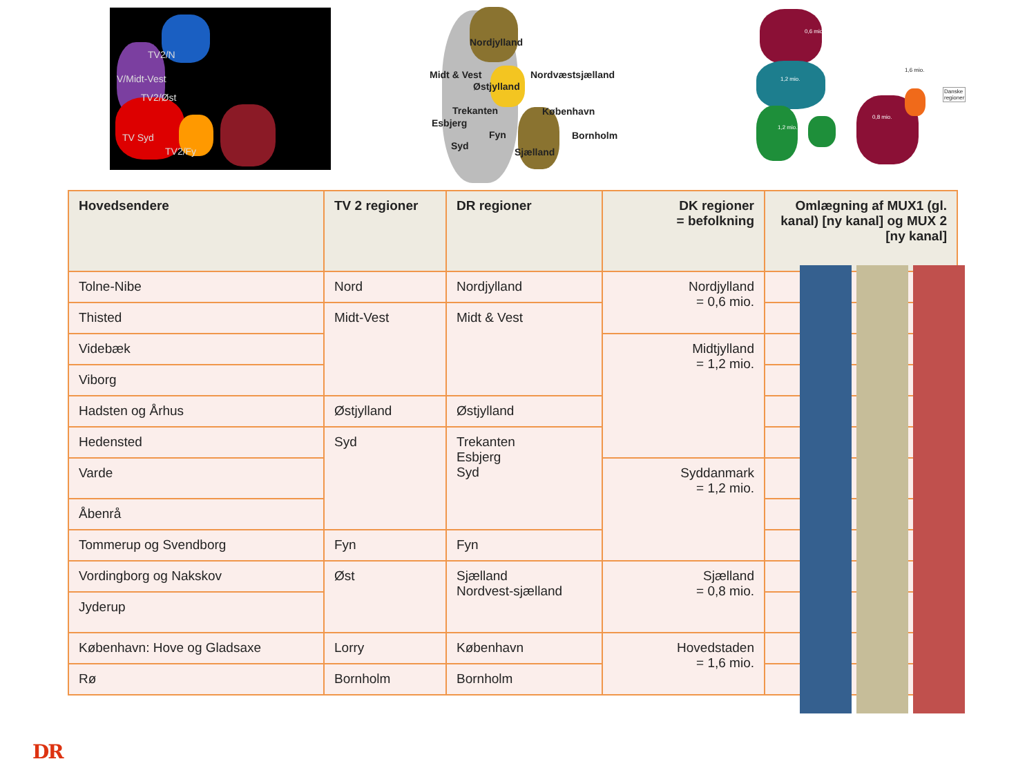TV2/N
V/Midt-Vest
TV2/Øst
TV Syd
TV2/Fy
Nordjylland
Midt & Vest Nordvæstsjælland
Østjylland
Trekanten København
Esbjerg
Fyn Bornholm
Syd
Sjælland
0,6 mio.
1,6 mio.
1,2 mio.
Danske regioner
0,8 mio.
1,2 mio.
| Hovedsendere | TV 2 regioner | DR regioner | DK regioner = befolkning | Omlægning af MUX1 (gl. kanal) [ny kanal] og MUX 2 [ny kanal] |
| --- | --- | --- | --- | --- |
| Tolne-Nibe | Nord | Nordjylland | Nordjylland = 0,6 mio. | |
| Thisted | Midt-Vest | Midt & Vest | | |
| Videbæk | | | Midtjylland = 1,2 mio. | |
| Viborg | | | | |
| Hadsten og Århus | Østjylland | Østjylland | | |
| Hedensted | Syd | Trekanten Esbjerg Syd | | |
| Varde | | | Syddanmark = 1,2 mio. | |
| Åbenrå | | | | |
| Tommerup og Svendborg | Fyn | Fyn | | |
| Vordingborg og Nakskov | Øst | Sjælland Nordvest-sjælland | Sjælland = 0,8 mio. | |
| Jyderup | | | | |
| København: Hove og Gladsaxe | Lorry | København | Hovedstaden = 1,6 mio. | |
| Rø | Bornholm | Bornholm | | |
DR